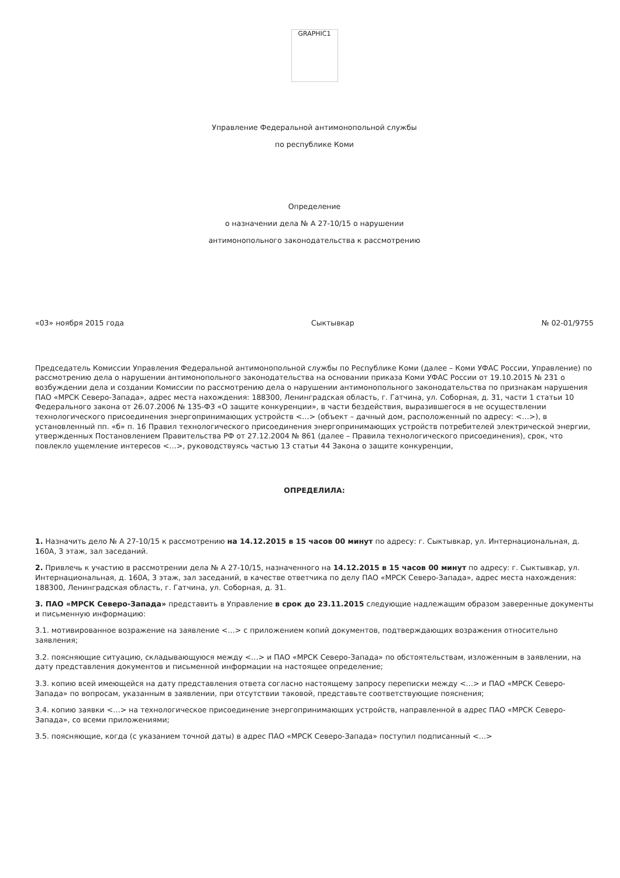GRAPHIC1
Управление Федеральной антимонопольной службы
по республике Коми
Определение
о назначении дела № А 27-10/15 о нарушении
антимонопольного законодательства к рассмотрению
«03» ноября 2015 года Сыктывкар № 02-01/9755
Председатель Комиссии Управления Федеральной антимонопольной службы по Республике Коми (далее – Коми УФАС России, Управление) по рассмотрению дела о нарушении антимонопольного законодательства на основании приказа Коми УФАС России от 19.10.2015 № 231 о возбуждении дела и создании Комиссии по рассмотрению дела о нарушении антимонопольного законодательства по признакам нарушения ПАО «МРСК Северо-Запада», адрес места нахождения: 188300, Ленинградская область, г. Гатчина, ул. Соборная, д. 31, части 1 статьи 10 Федерального закона от 26.07.2006 № 135-ФЗ «О защите конкуренции», в части бездействия, выразившегося в не осуществлении технологического присоединения энергопринимающих устройств <…> (объект – дачный дом, расположенный по адресу: <…>), в установленный пп. «б» п. 16 Правил технологического присоединения энергопринимающих устройств потребителей электрической энергии, утвержденных Постановлением Правительства РФ от 27.12.2004 № 861 (далее – Правила технологического присоединения), срок, что повлекло ущемление интересов <…>, руководствуясь частью 13 статьи 44 Закона о защите конкуренции,
ОПРЕДЕЛИЛА:
1. Назначить дело № А 27-10/15 к рассмотрению на 14.12.2015 в 15 часов 00 минут по адресу: г. Сыктывкар, ул. Интернациональная, д. 160А, 3 этаж, зал заседаний.
2. Привлечь к участию в рассмотрении дела № А 27-10/15, назначенного на 14.12.2015 в 15 часов 00 минут по адресу: г. Сыктывкар, ул. Интернациональная, д. 160А, 3 этаж, зал заседаний, в качестве ответчика по делу ПАО «МРСК Северо-Запада», адрес места нахождения: 188300, Ленинградская область, г. Гатчина, ул. Соборная, д. 31.
3. ПАО «МРСК Северо-Запада» представить в Управление в срок до 23.11.2015 следующие надлежащим образом заверенные документы и письменную информацию:
3.1. мотивированное возражение на заявление <…> с приложением копий документов, подтверждающих возражения относительно заявления;
3.2. поясняющие ситуацию, складывающуюся между <…> и ПАО «МРСК Северо-Запада» по обстоятельствам, изложенным в заявлении, на дату представления документов и письменной информации на настоящее определение;
3.3. копию всей имеющейся на дату представления ответа согласно настоящему запросу переписки между <…> и ПАО «МРСК Северо-Запада» по вопросам, указанным в заявлении, при отсутствии таковой, представьте соответствующие пояснения;
3.4. копию заявки <…> на технологическое присоединение энергопринимающих устройств, направленной в адрес ПАО «МРСК Северо-Запада», со всеми приложениями;
3.5. поясняющие, когда (с указанием точной даты) в адрес ПАО «МРСК Северо-Запада» поступил подписанный <…>